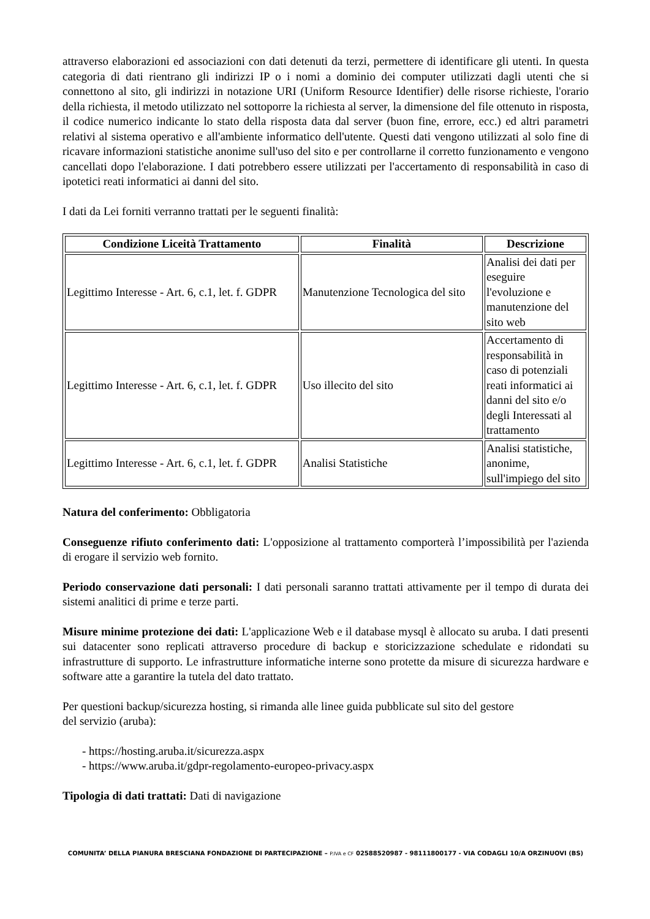attraverso elaborazioni ed associazioni con dati detenuti da terzi, permettere di identificare gli utenti. In questa categoria di dati rientrano gli indirizzi IP o i nomi a dominio dei computer utilizzati dagli utenti che si connettono al sito, gli indirizzi in notazione URI (Uniform Resource Identifier) delle risorse richieste, l'orario della richiesta, il metodo utilizzato nel sottoporre la richiesta al server, la dimensione del file ottenuto in risposta, il codice numerico indicante lo stato della risposta data dal server (buon fine, errore, ecc.) ed altri parametri relativi al sistema operativo e all'ambiente informatico dell'utente. Questi dati vengono utilizzati al solo fine di ricavare informazioni statistiche anonime sull'uso del sito e per controllarne il corretto funzionamento e vengono cancellati dopo l'elaborazione. I dati potrebbero essere utilizzati per l'accertamento di responsabilità in caso di ipotetici reati informatici ai danni del sito.
I dati da Lei forniti verranno trattati per le seguenti finalità:
| Condizione Liceità Trattamento | Finalità | Descrizione |
| --- | --- | --- |
| Legittimo Interesse - Art. 6, c.1, let. f. GDPR | Manutenzione Tecnologica del sito | Analisi dei dati per eseguire l'evoluzione e manutenzione del sito web |
| Legittimo Interesse - Art. 6, c.1, let. f. GDPR | Uso illecito del sito | Accertamento di responsabilità in caso di potenziali reati informatici ai danni del sito e/o degli Interessati al trattamento |
| Legittimo Interesse - Art. 6, c.1, let. f. GDPR | Analisi Statistiche | Analisi statistiche, anonime, sull'impiego del sito |
Natura del conferimento: Obbligatoria
Conseguenze rifiuto conferimento dati: L'opposizione al trattamento comporterà l’impossibilità per l'azienda di erogare il servizio web fornito.
Periodo conservazione dati personali: I dati personali saranno trattati attivamente per il tempo di durata dei sistemi analitici di prime e terze parti.
Misure minime protezione dei dati: L'applicazione Web e il database mysql è allocato su aruba. I dati presenti sui datacenter sono replicati attraverso procedure di backup e storicizzazione schedulate e ridondati su infrastrutture di supporto. Le infrastrutture informatiche interne sono protette da misure di sicurezza hardware e software atte a garantire la tutela del dato trattato.
Per questioni backup/sicurezza hosting, si rimanda alle linee guida pubblicate sul sito del gestore
del servizio (aruba):
- https://hosting.aruba.it/sicurezza.aspx
- https://www.aruba.it/gdpr-regolamento-europeo-privacy.aspx
Tipologia di dati trattati: Dati di navigazione
COMUNITA’ DELLA PIANURA BRESCIANA FONDAZIONE DI PARTECIPAZIONE – P.IVA e CF 02588520987 - 98111800177 - VIA CODAGLI 10/A ORZINUOVI (BS)